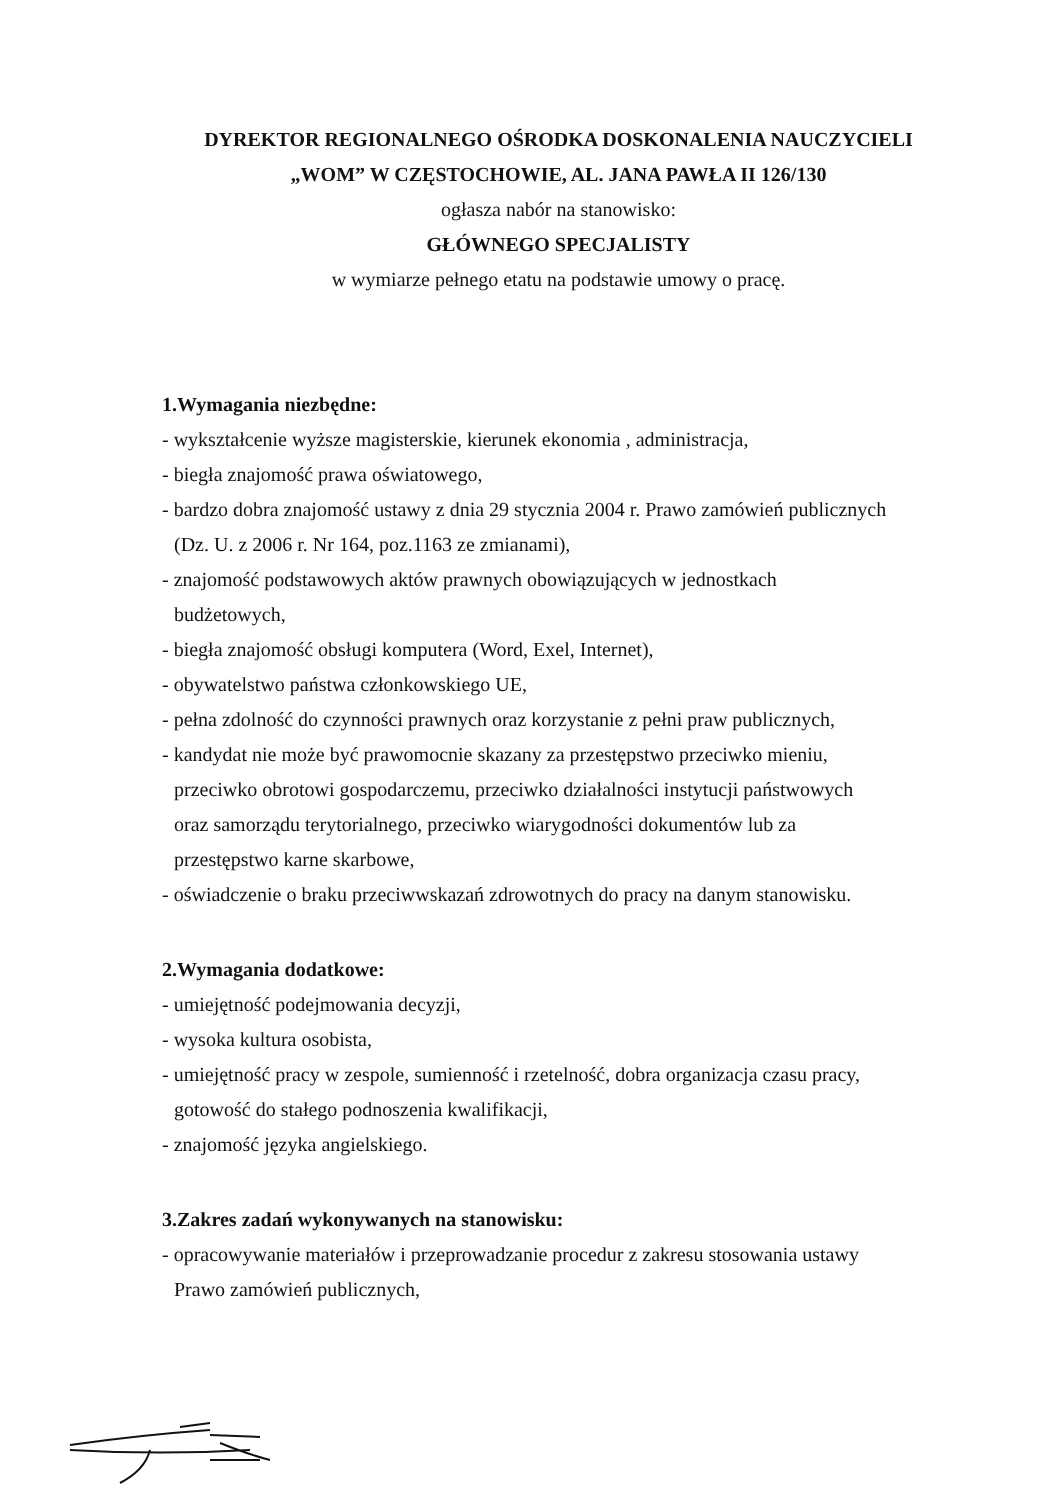DYREKTOR REGIONALNEGO OŚRODKA DOSKONALENIA NAUCZYCIELI
„WOM” W CZĘSTOCHOWIE, AL. JANA PAWŁA II 126/130
ogłasza nabór na stanowisko:
GŁÓWNEGO SPECJALISTY
w wymiarze pełnego etatu na podstawie umowy o pracę.
1.Wymagania niezbędne:
- wykształcenie wyższe magisterskie, kierunek ekonomia , administracja,
- biegła znajomość prawa oświatowego,
- bardzo dobra znajomość ustawy z dnia 29 stycznia 2004 r. Prawo zamówień publicznych
(Dz. U. z 2006 r. Nr 164, poz.1163 ze zmianami),
- znajomość podstawowych aktów prawnych obowiązujących w jednostkach
budżetowych,
- biegła znajomość obsługi komputera (Word, Exel, Internet),
- obywatelstwo państwa członkowskiego UE,
- pełna zdolność do czynności prawnych oraz korzystanie z pełni praw publicznych,
- kandydat nie może być prawomocnie skazany za przestępstwo przeciwko mieniu,
przeciwko obrotowi gospodarczemu, przeciwko działalności instytucji państwowych
oraz samorządu terytorialnego, przeciwko wiarygodności dokumentów lub za
przestępstwo karne skarbowe,
- oświadczenie o braku przeciwwskazań zdrowotnych do pracy na danym stanowisku.
2.Wymagania dodatkowe:
- umiejętność podejmowania decyzji,
- wysoka kultura osobista,
- umiejętność pracy w zespole, sumienność i rzetelność, dobra organizacja czasu pracy,
gotowość do stałego podnoszenia kwalifikacji,
- znajomość języka angielskiego.
3.Zakres zadań wykonywanych na stanowisku:
- opracowywanie materiałów i przeprowadzanie procedur z zakresu stosowania ustawy
Prawo zamówień publicznych,